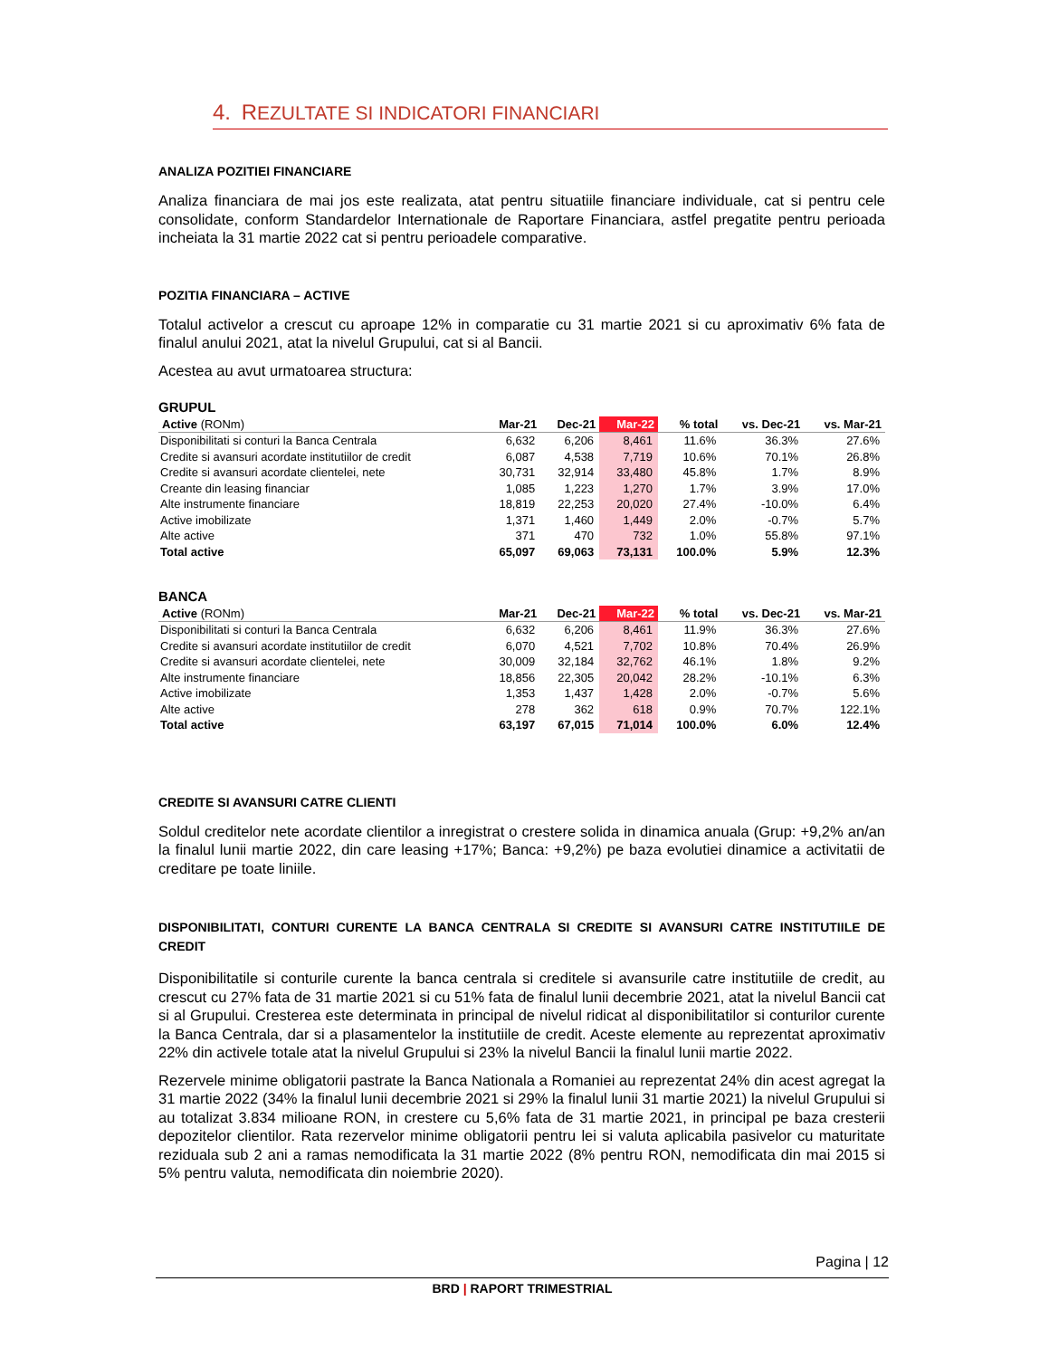4. REZULTATE SI INDICATORI FINANCIARI
ANALIZA POZITIEI FINANCIARE
Analiza financiara de mai jos este realizata, atat pentru situatiile financiare individuale, cat si pentru cele consolidate, conform Standardelor Internationale de Raportare Financiara, astfel pregatite pentru perioada incheiata la 31 martie 2022 cat si pentru perioadele comparative.
POZITIA FINANCIARA – ACTIVE
Totalul activelor a crescut cu aproape 12% in comparatie cu 31 martie 2021 si cu aproximativ 6% fata de finalul anului 2021, atat la nivelul Grupului, cat si al Bancii.
Acestea au avut urmatoarea structura:
GRUPUL
| Active (RONm) | Mar-21 | Dec-21 | Mar-22 | % total | vs. Dec-21 | vs. Mar-21 |
| --- | --- | --- | --- | --- | --- | --- |
| Disponibilitati si conturi la Banca Centrala | 6,632 | 6,206 | 8,461 | 11.6% | 36.3% | 27.6% |
| Credite si avansuri acordate institutiilor de credit | 6,087 | 4,538 | 7,719 | 10.6% | 70.1% | 26.8% |
| Credite si avansuri acordate clientelei, nete | 30,731 | 32,914 | 33,480 | 45.8% | 1.7% | 8.9% |
| Creante din leasing financiar | 1,085 | 1,223 | 1,270 | 1.7% | 3.9% | 17.0% |
| Alte instrumente financiare | 18,819 | 22,253 | 20,020 | 27.4% | -10.0% | 6.4% |
| Active imobilizate | 1,371 | 1,460 | 1,449 | 2.0% | -0.7% | 5.7% |
| Alte active | 371 | 470 | 732 | 1.0% | 55.8% | 97.1% |
| Total active | 65,097 | 69,063 | 73,131 | 100.0% | 5.9% | 12.3% |
BANCA
| Active (RONm) | Mar-21 | Dec-21 | Mar-22 | % total | vs. Dec-21 | vs. Mar-21 |
| --- | --- | --- | --- | --- | --- | --- |
| Disponibilitati si conturi la Banca Centrala | 6,632 | 6,206 | 8,461 | 11.9% | 36.3% | 27.6% |
| Credite si avansuri acordate institutiilor de credit | 6,070 | 4,521 | 7,702 | 10.8% | 70.4% | 26.9% |
| Credite si avansuri acordate clientelei, nete | 30,009 | 32,184 | 32,762 | 46.1% | 1.8% | 9.2% |
| Alte instrumente financiare | 18,856 | 22,305 | 20,042 | 28.2% | -10.1% | 6.3% |
| Active imobilizate | 1,353 | 1,437 | 1,428 | 2.0% | -0.7% | 5.6% |
| Alte active | 278 | 362 | 618 | 0.9% | 70.7% | 122.1% |
| Total active | 63,197 | 67,015 | 71,014 | 100.0% | 6.0% | 12.4% |
CREDITE SI AVANSURI CATRE CLIENTI
Soldul creditelor nete acordate clientilor a inregistrat o crestere solida in dinamica anuala (Grup: +9,2% an/an la finalul lunii martie 2022, din care leasing +17%; Banca: +9,2%) pe baza evolutiei dinamice a activitatii de creditare pe toate liniile.
DISPONIBILITATI, CONTURI CURENTE LA BANCA CENTRALA SI CREDITE SI AVANSURI CATRE INSTITUTIILE DE CREDIT
Disponibilitatile si conturile curente la banca centrala si creditele si avansurile catre institutiile de credit, au crescut cu 27% fata de 31 martie 2021 si cu 51% fata de finalul lunii decembrie 2021, atat la nivelul Bancii cat si al Grupului. Cresterea este determinata in principal de nivelul ridicat al disponibilitatilor si conturilor curente la Banca Centrala, dar si a plasamentelor la institutiile de credit. Aceste elemente au reprezentat aproximativ 22% din activele totale atat la nivelul Grupului si 23% la nivelul Bancii la finalul lunii martie 2022.
Rezervele minime obligatorii pastrate la Banca Nationala a Romaniei au reprezentat 24% din acest agregat la 31 martie 2022 (34% la finalul lunii decembrie 2021 si 29% la finalul lunii 31 martie 2021) la nivelul Grupului si au totalizat 3.834 milioane RON, in crestere cu 5,6% fata de 31 martie 2021, in principal pe baza cresterii depozitelor clientilor. Rata rezervelor minime obligatorii pentru lei si valuta aplicabila pasivelor cu maturitate reziduala sub 2 ani a ramas nemodificata la 31 martie 2022 (8% pentru RON, nemodificata din mai 2015 si 5% pentru valuta, nemodificata din noiembrie 2020).
Pagina | 12
BRD | RAPORT TRIMESTRIAL